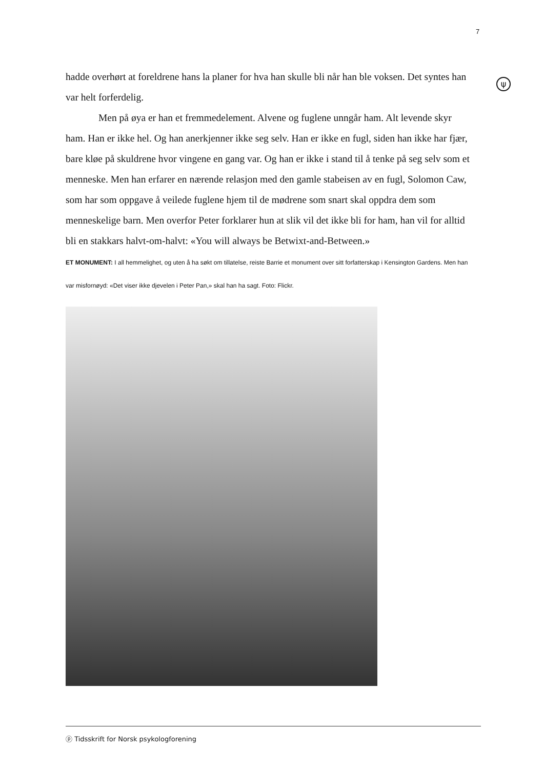7
ψ
hadde overhørt at foreldrene hans la planer for hva han skulle bli når han ble voksen. Det syntes han var helt forferdelig.
Men på øya er han et fremmedelement. Alvene og fuglene unngår ham. Alt levende skyr ham. Han er ikke hel. Og han anerkjenner ikke seg selv. Han er ikke en fugl, siden han ikke har fjær, bare kløe på skuldrene hvor vingene en gang var. Og han er ikke i stand til å tenke på seg selv som et menneske. Men han erfarer en nærende relasjon med den gamle stabeisen av en fugl, Solomon Caw, som har som oppgave å veilede fuglene hjem til de mødrene som snart skal oppdra dem som menneskelige barn. Men overfor Peter forklarer hun at slik vil det ikke bli for ham, han vil for alltid bli en stakkars halvt-om-halvt: «You will always be Betwixt-and-Between.»
ET MONUMENT: I all hemmelighet, og uten å ha søkt om tillatelse, reiste Barrie et monument over sitt forfatterskap i Kensington Gardens. Men han var misfornøyd: «Det viser ikke djevelen i Peter Pan,» skal han ha sagt. Foto: Flickr.
ⓟ Tidsskrift for Norsk psykologforening